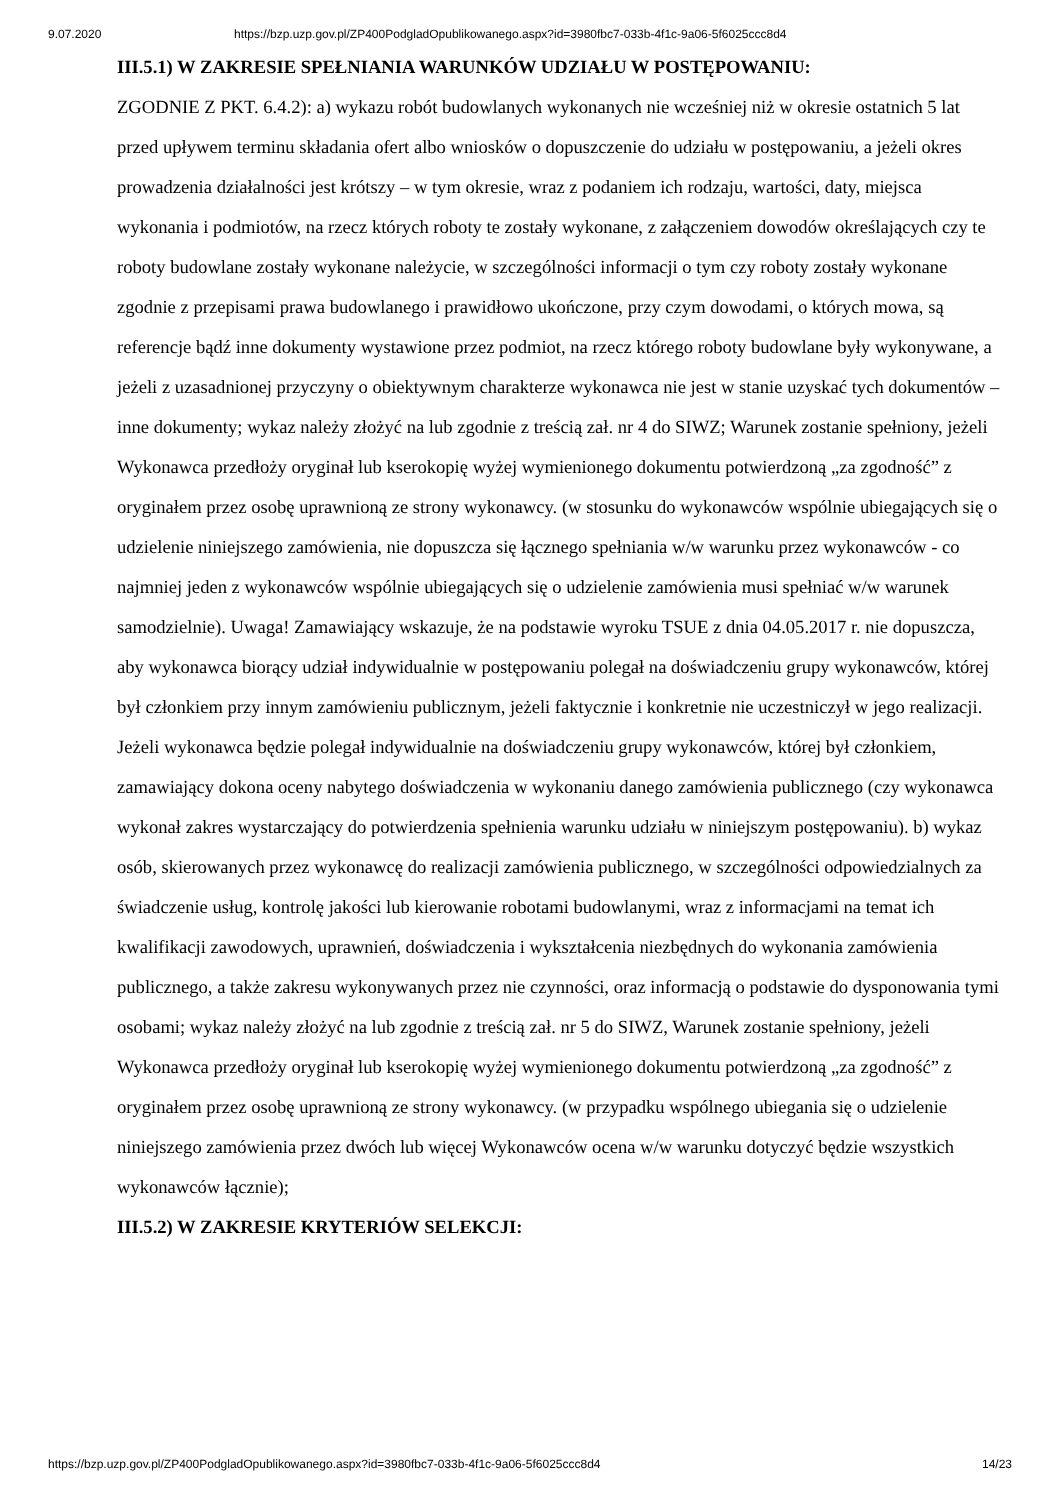9.07.2020 https://bzp.uzp.gov.pl/ZP400PodgladOpublikowanego.aspx?id=3980fbc7-033b-4f1c-9a06-5f6025ccc8d4
III.5.1) W ZAKRESIE SPEŁNIANIA WARUNKÓW UDZIAŁU W POSTĘPOWANIU:
ZGODNIE Z PKT. 6.4.2): a) wykazu robót budowlanych wykonanych nie wcześniej niż w okresie ostatnich 5 lat przed upływem terminu składania ofert albo wniosków o dopuszczenie do udziału w postępowaniu, a jeżeli okres prowadzenia działalności jest krótszy – w tym okresie, wraz z podaniem ich rodzaju, wartości, daty, miejsca wykonania i podmiotów, na rzecz których roboty te zostały wykonane, z załączeniem dowodów określających czy te roboty budowlane zostały wykonane należycie, w szczególności informacji o tym czy roboty zostały wykonane zgodnie z przepisami prawa budowlanego i prawidłowo ukończone, przy czym dowodami, o których mowa, są referencje bądź inne dokumenty wystawione przez podmiot, na rzecz którego roboty budowlane były wykonywane, a jeżeli z uzasadnionej przyczyny o obiektywnym charakterze wykonawca nie jest w stanie uzyskać tych dokumentów – inne dokumenty; wykaz należy złożyć na lub zgodnie z treścią zał. nr 4 do SIWZ; Warunek zostanie spełniony, jeżeli Wykonawca przedłoży oryginał lub kserokopię wyżej wymienionego dokumentu potwierdzoną „za zgodność” z oryginałem przez osobę uprawnioną ze strony wykonawcy. (w stosunku do wykonawców wspólnie ubiegających się o udzielenie niniejszego zamówienia, nie dopuszcza się łącznego spełniania w/w warunku przez wykonawców - co najmniej jeden z wykonawców wspólnie ubiegających się o udzielenie zamówienia musi spełniać w/w warunek samodzielnie). Uwaga! Zamawiający wskazuje, że na podstawie wyroku TSUE z dnia 04.05.2017 r. nie dopuszcza, aby wykonawca biorący udział indywidualnie w postępowaniu polegał na doświadczeniu grupy wykonawców, której był członkiem przy innym zamówieniu publicznym, jeżeli faktycznie i konkretnie nie uczestniczył w jego realizacji. Jeżeli wykonawca będzie polegał indywidualnie na doświadczeniu grupy wykonawców, której był członkiem, zamawiający dokona oceny nabytego doświadczenia w wykonaniu danego zamówienia publicznego (czy wykonawca wykonał zakres wystarczający do potwierdzenia spełnienia warunku udziału w niniejszym postępowaniu). b) wykaz osób, skierowanych przez wykonawcę do realizacji zamówienia publicznego, w szczególności odpowiedzialnych za świadczenie usług, kontrolę jakości lub kierowanie robotami budowlanymi, wraz z informacjami na temat ich kwalifikacji zawodowych, uprawnień, doświadczenia i wykształcenia niezbędnych do wykonania zamówienia publicznego, a także zakresu wykonywanych przez nie czynności, oraz informacją o podstawie do dysponowania tymi osobami; wykaz należy złożyć na lub zgodnie z treścią zał. nr 5 do SIWZ, Warunek zostanie spełniony, jeżeli Wykonawca przedłoży oryginał lub kserokopię wyżej wymienionego dokumentu potwierdzoną „za zgodność” z oryginałem przez osobę uprawnioną ze strony wykonawcy. (w przypadku wspólnego ubiegania się o udzielenie niniejszego zamówienia przez dwóch lub więcej Wykonawców ocena w/w warunku dotyczyć będzie wszystkich wykonawców łącznie);
III.5.2) W ZAKRESIE KRYTERIÓW SELEKCJI:
https://bzp.uzp.gov.pl/ZP400PodgladOpublikowanego.aspx?id=3980fbc7-033b-4f1c-9a06-5f6025ccc8d4 14/23